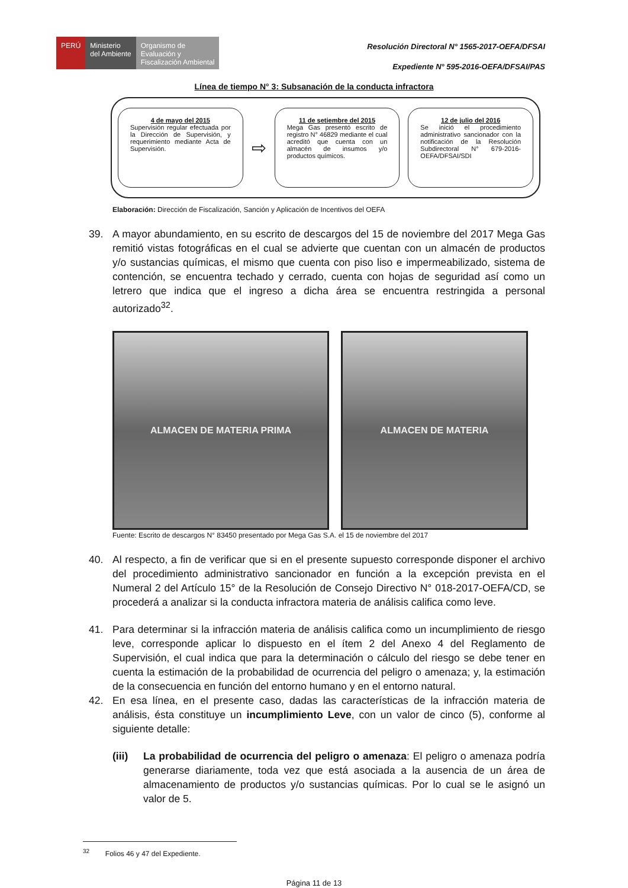PERÚ Ministerio
del Ambiente
Organismo de
Evaluación y
Fiscalización Ambiental
Resolución Directoral N° 1565-2017-OEFA/DFSAI
Expediente N° 595-2016-OEFA/DFSAI/PAS
Línea de tiempo N° 3: Subsanación de la conducta infractora
4 de mayo del 2015
Supervisión regular efectuada por la Dirección de Supervisión, y requerimiento mediante Acta de Supervisión.
⇨
11 de setiembre del 2015
Mega Gas presentó escrito de registro N° 46829 mediante el cual acreditó que cuenta con un almacén de insumos y/o productos químicos.
12 de julio del 2016
Se inició el procedimiento administrativo sancionador con la notificación de la Resolución Subdirectoral N° 679-2016-OEFA/DFSAI/SDI
Elaboración: Dirección de Fiscalización, Sanción y Aplicación de Incentivos del OEFA
39. A mayor abundamiento, en su escrito de descargos del 15 de noviembre del 2017 Mega Gas remitió vistas fotográficas en el cual se advierte que cuentan con un almacén de productos y/o sustancias químicas, el mismo que cuenta con piso liso e impermeabilizado, sistema de contención, se encuentra techado y cerrado, cuenta con hojas de seguridad así como un letrero que indica que el ingreso a dicha área se encuentra restringida a personal autorizado<sup>32</sup>.
ALMACEN DE MATERIA PRIMA ALMACEN DE MATERIA
Fuente: Escrito de descargos N° 83450 presentado por Mega Gas S.A. el 15 de noviembre del 2017
40. Al respecto, a fin de verificar que si en el presente supuesto corresponde disponer el archivo del procedimiento administrativo sancionador en función a la excepción prevista en el Numeral 2 del Artículo 15° de la Resolución de Consejo Directivo N° 018-2017-OEFA/CD, se procederá a analizar si la conducta infractora materia de análisis califica como leve.
41. Para determinar si la infracción materia de análisis califica como un incumplimiento de riesgo leve, corresponde aplicar lo dispuesto en el ítem 2 del Anexo 4 del Reglamento de Supervisión, el cual indica que para la determinación o cálculo del riesgo se debe tener en cuenta la estimación de la probabilidad de ocurrencia del peligro o amenaza; y, la estimación de la consecuencia en función del entorno humano y en el entorno natural.
42. En esa línea, en el presente caso, dadas las características de la infracción materia de análisis, ésta constituye un incumplimiento Leve, con un valor de cinco (5), conforme al siguiente detalle:
(iii) La probabilidad de ocurrencia del peligro o amenaza: El peligro o amenaza podría generarse diariamente, toda vez que está asociada a la ausencia de un área de almacenamiento de productos y/o sustancias químicas. Por lo cual se le asignó un valor de 5.
<sup>32</sup> Folios 46 y 47 del Expediente.
Página 11 de 13